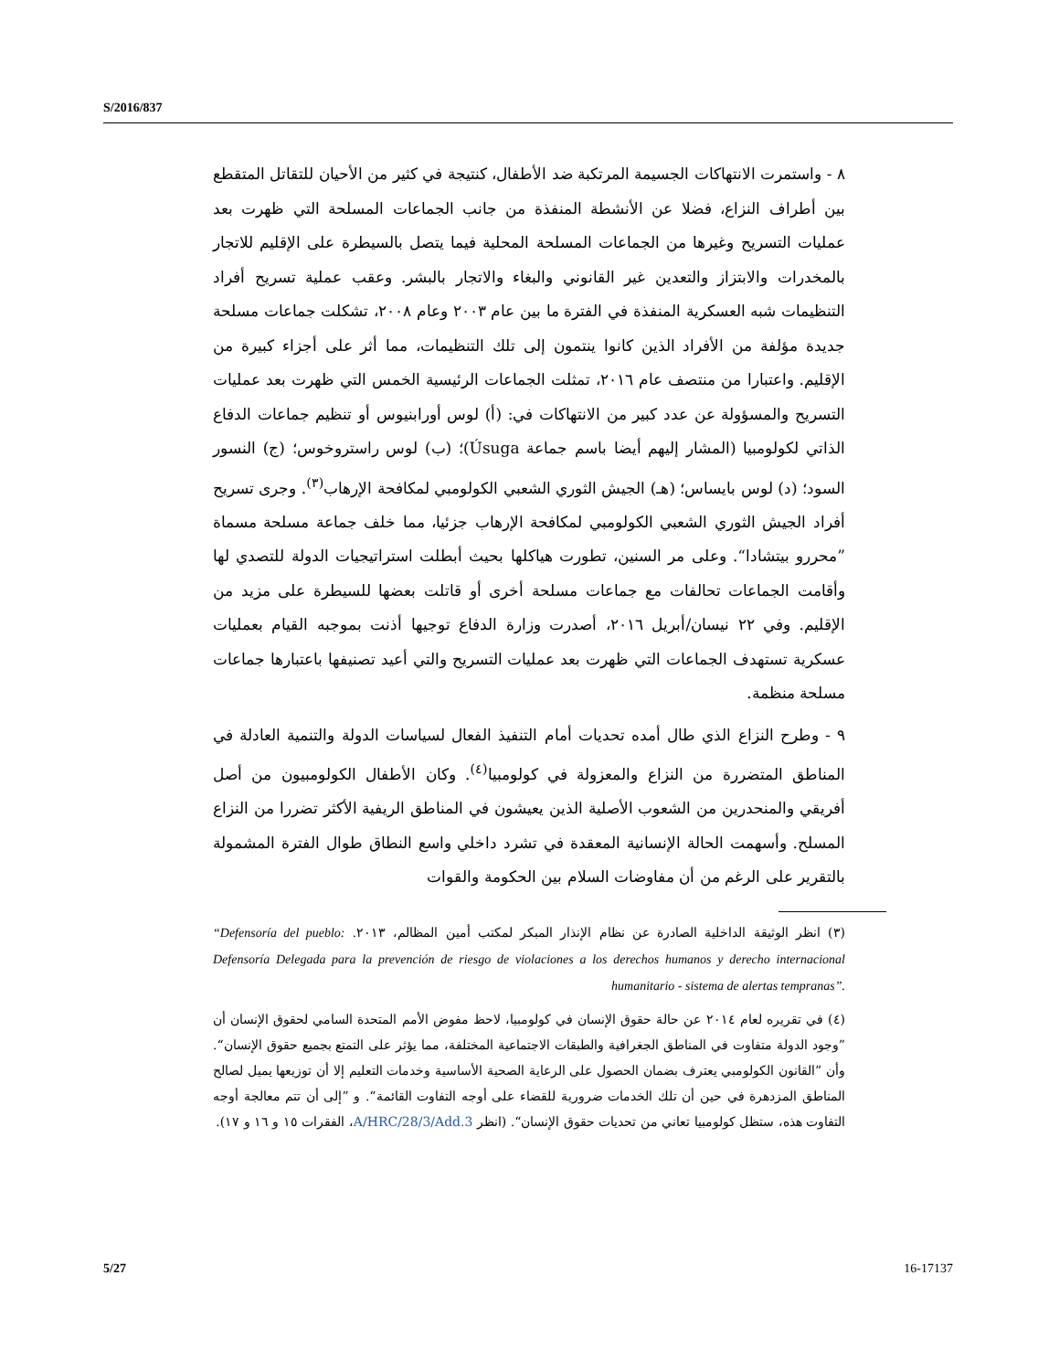S/2016/837
٨ - واستمرت الانتهاكات الجسيمة المرتكبة ضد الأطفال، كنتيجة في كثير من الأحيان للتقاتل المتقطع بين أطراف النزاع، فضلا عن الأنشطة المنفذة من جانب الجماعات المسلحة التي ظهرت بعد عمليات التسريح وغيرها من الجماعات المسلحة المحلية فيما يتصل بالسيطرة على الإقليم للاتجار بالمخدرات والابتزاز والتعدين غير القانوني والبغاء والاتجار بالبشر. وعقب عملية تسريح أفراد التنظيمات شبه العسكرية المنفذة في الفترة ما بين عام ٢٠٠٣ وعام ٢٠٠٨، تشكلت جماعات مسلحة جديدة مؤلفة من الأفراد الذين كانوا ينتمون إلى تلك التنظيمات، مما أثر على أجزاء كبيرة من الإقليم. واعتبارا من منتصف عام ٢٠١٦، تمثلت الجماعات الرئيسية الخمس التي ظهرت بعد عمليات التسريح والمسؤولة عن عدد كبير من الانتهاكات في: (أ) لوس أورابنيوس أو تنظيم جماعات الدفاع الذاتي لكولومبيا (المشار إليهم أيضا باسم جماعة Úsuga)؛ (ب) لوس راستروخوس؛ (ج) النسور السود؛ (د) لوس بايساس؛ (هـ) الجيش الثوري الشعبي الكولومبي لمكافحة الإرهاب<sup>(٣)</sup>. وجرى تسريح أفراد الجيش الثوري الشعبي الكولومبي لمكافحة الإرهاب جزئيا، مما خلف جماعة مسلحة مسماة ”محررو بيتشادا“. وعلى مر السنين، تطورت هياكلها بحيث أبطلت استراتيجيات الدولة للتصدي لها وأقامت الجماعات تحالفات مع جماعات مسلحة أخرى أو قاتلت بعضها للسيطرة على مزيد من الإقليم. وفي ٢٢ نيسان/أبريل ٢٠١٦، أصدرت وزارة الدفاع توجيها أذنت بموجبه القيام بعمليات عسكرية تستهدف الجماعات التي ظهرت بعد عمليات التسريح والتي أعيد تصنيفها باعتبارها جماعات مسلحة منظمة.
٩ - وطرح النزاع الذي طال أمده تحديات أمام التنفيذ الفعال لسياسات الدولة والتنمية العادلة في المناطق المتضررة من النزاع والمعزولة في كولومبيا<sup>(٤)</sup>. وكان الأطفال الكولومبيون من أصل أفريقي والمنحدرين من الشعوب الأصلية الذين يعيشون في المناطق الريفية الأكثر تضررا من النزاع المسلح. وأسهمت الحالة الإنسانية المعقدة في تشرد داخلي واسع النطاق طوال الفترة المشمولة بالتقرير على الرغم من أن مفاوضات السلام بين الحكومة والقوات
(٣) انظر الوثيقة الداخلية الصادرة عن نظام الإنذار المبكر لمكتب أمين المظالم، ٢٠١٣. “Defensoría del pueblo: Defensoría Delegada para la prevención de riesgo de violaciones a los derechos humanos y derecho internacional humanitario - sistema de alertas tempranas”.
(٤) في تقريره لعام ٢٠١٤ عن حالة حقوق الإنسان في كولومبيا، لاحظ مفوض الأمم المتحدة السامي لحقوق الإنسان أن ”وجود الدولة متفاوت في المناطق الجغرافية والطبقات الاجتماعية المختلفة، مما يؤثر على التمتع بجميع حقوق الإنسان“. وأن ”القانون الكولومبي يعترف بضمان الحصول على الرعاية الصحية الأساسية وخدمات التعليم إلا أن توزيعها يميل لصالح المناطق المزدهرة في حين أن تلك الخدمات ضرورية للقضاء على أوجه التفاوت القائمة“. و ”إلى أن تتم معالجة أوجه التفاوت هذه، ستظل كولومبيا تعاني من تحديات حقوق الإنسان“. (انظر A/HRC/28/3/Add.3، الفقرات ١٥ و ١٦ و ١٧).
5/27 16-17137